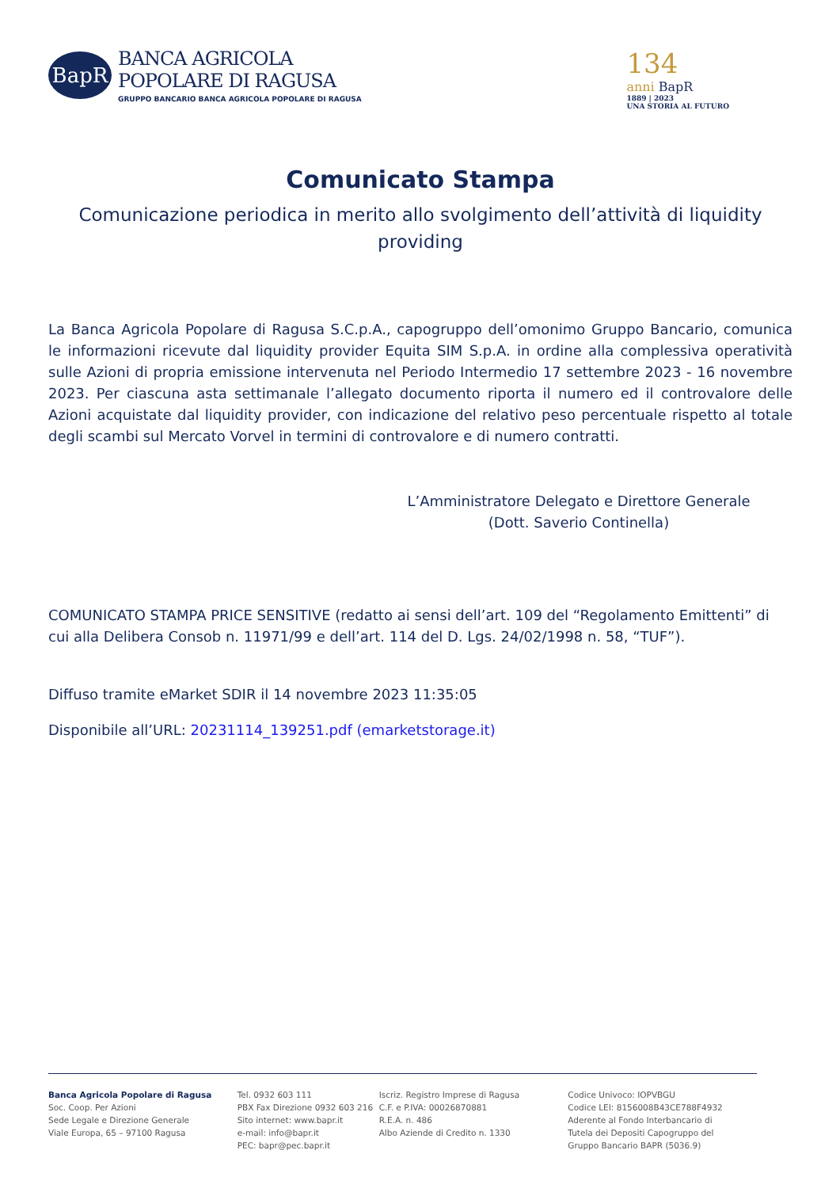BapR
BANCA AGRICOLA
POPOLARE DI RAGUSA
GRUPPO BANCARIO BANCA AGRICOLA POPOLARE DI RAGUSA
134
anni BapR
1889 | 2023
UNA STORIA AL FUTURO
Comunicato Stampa
Comunicazione periodica in merito allo svolgimento dell’attività di liquidity providing
La Banca Agricola Popolare di Ragusa S.C.p.A., capogruppo dell’omonimo Gruppo Bancario, comunica le informazioni ricevute dal liquidity provider Equita SIM S.p.A. in ordine alla complessiva operatività sulle Azioni di propria emissione intervenuta nel Periodo Intermedio 17 settembre 2023 - 16 novembre 2023. Per ciascuna asta settimanale l’allegato documento riporta il numero ed il controvalore delle Azioni acquistate dal liquidity provider, con indicazione del relativo peso percentuale rispetto al totale degli scambi sul Mercato Vorvel in termini di controvalore e di numero contratti.
L’Amministratore Delegato e Direttore Generale
(Dott. Saverio Continella)
COMUNICATO STAMPA PRICE SENSITIVE (redatto ai sensi dell’art. 109 del “Regolamento Emittenti” di cui alla Delibera Consob n. 11971/99 e dell’art. 114 del D. Lgs. 24/02/1998 n. 58, “TUF”).
Diffuso tramite eMarket SDIR il 14 novembre 2023 11:35:05
Disponibile all’URL: 20231114_139251.pdf (emarketstorage.it)
Banca Agricola Popolare di Ragusa
Soc. Coop. Per Azioni
Sede Legale e Direzione Generale
Viale Europa, 65 – 97100 Ragusa
Tel. 0932 603 111
PBX Fax Direzione 0932 603 216
Sito internet: www.bapr.it
e-mail: info@bapr.it
PEC: bapr@pec.bapr.it
Iscriz. Registro Imprese di Ragusa
C.F. e P.IVA: 00026870881
R.E.A. n. 486
Albo Aziende di Credito n. 1330
Codice Univoco: IOPVBGU
Codice LEI: 8156008B43CE788F4932
Aderente al Fondo Interbancario di
Tutela dei Depositi Capogruppo del
Gruppo Bancario BAPR (5036.9)